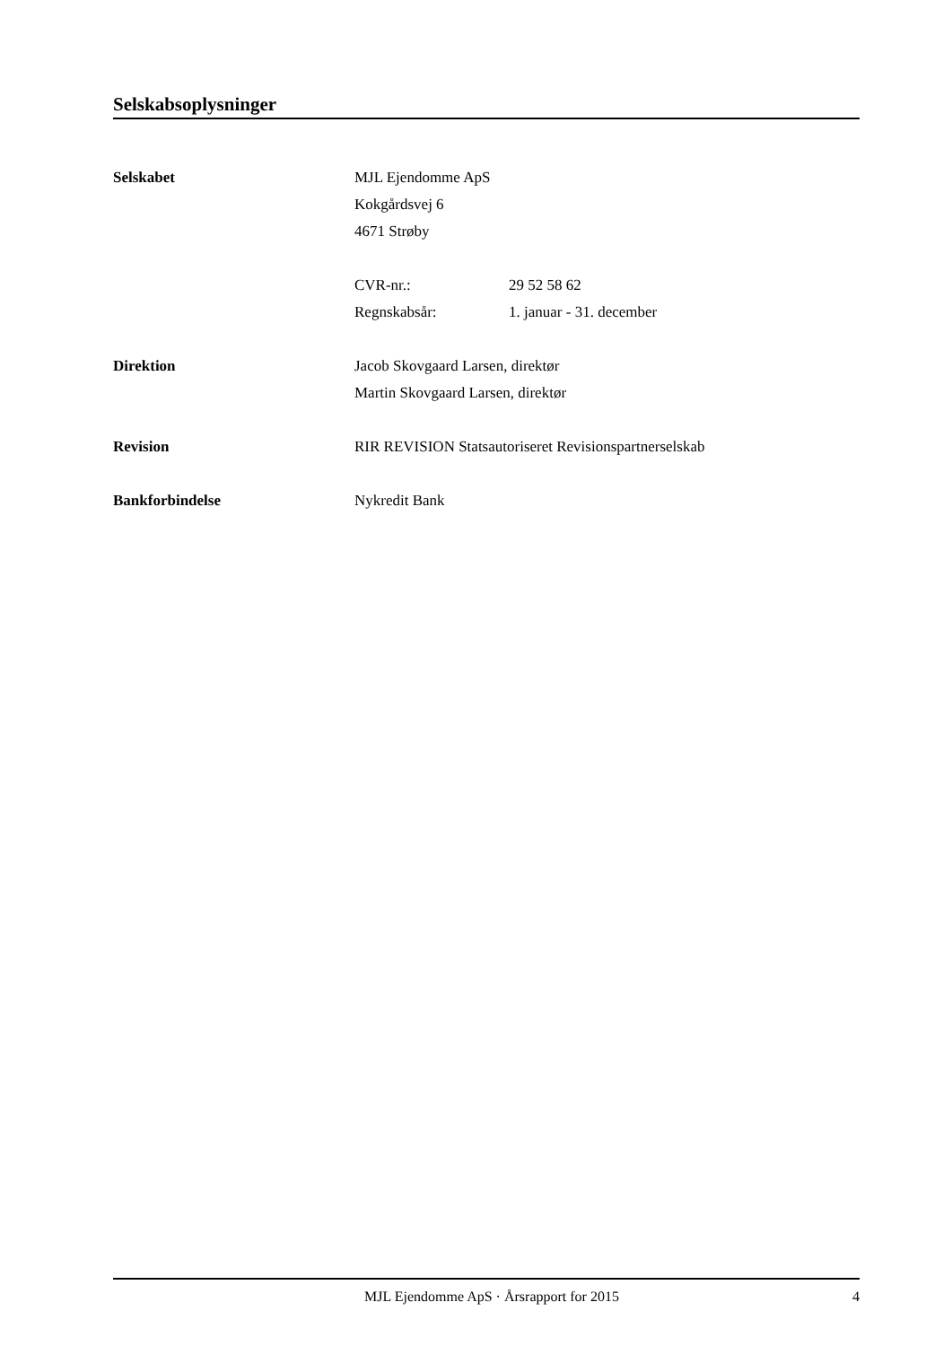Selskabsoplysninger
Selskabet MJL Ejendomme ApS
Kokgårdsvej 6
4671 Strøby
CVR-nr.: 29 52 58 62
Regnskabsår: 1. januar - 31. december
Direktion Jacob Skovgaard Larsen, direktør
Martin Skovgaard Larsen, direktør
Revision RIR REVISION Statsautoriseret Revisionspartnerselskab
Bankforbindelse Nykredit Bank
MJL Ejendomme ApS · Årsrapport for 2015
4